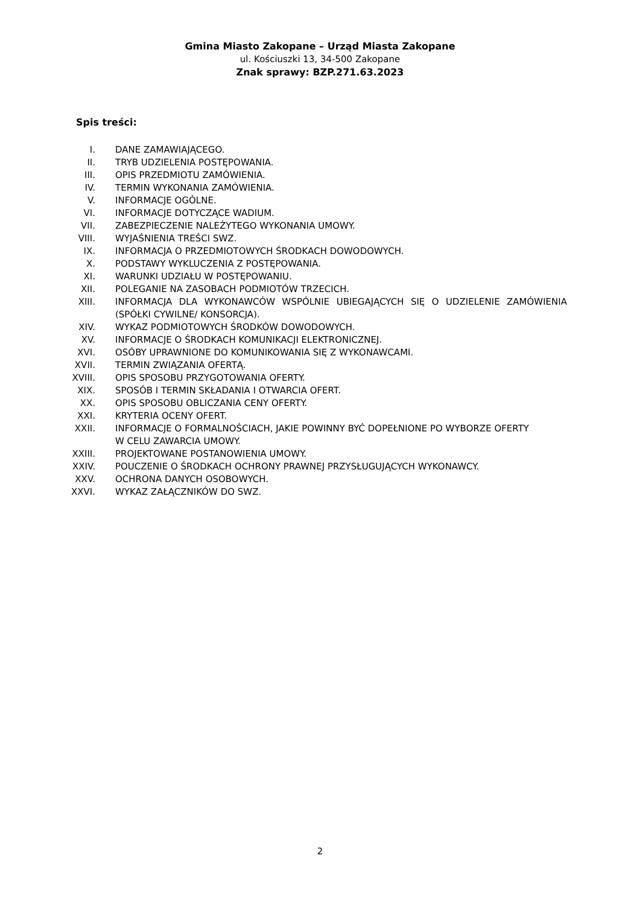Gmina Miasto Zakopane – Urząd Miasta Zakopane
ul. Kościuszki 13, 34-500 Zakopane
Znak sprawy: BZP.271.63.2023
Spis treści:
I. DANE ZAMAWIAJĄCEGO.
II. TRYB UDZIELENIA POSTĘPOWANIA.
III. OPIS PRZEDMIOTU ZAMÓWIENIA.
IV. TERMIN WYKONANIA ZAMÓWIENIA.
V. INFORMACJE OGÓLNE.
VI. INFORMACJE DOTYCZĄCE WADIUM.
VII. ZABEZPIECZENIE NALEŻYTEGO WYKONANIA UMOWY.
VIII. WYJAŚNIENIA TREŚCI SWZ.
IX. INFORMACJA O PRZEDMIOTOWYCH ŚRODKACH DOWODOWYCH.
X. PODSTAWY WYKLUCZENIA Z POSTĘPOWANIA.
XI. WARUNKI UDZIAŁU W POSTĘPOWANIU.
XII. POLEGANIE NA ZASOBACH PODMIOTÓW TRZECICH.
XIII. INFORMACJA DLA WYKONAWCÓW WSPÓLNIE UBIEGAJĄCYCH SIĘ O UDZIELENIE ZAMÓWIENIA (SPÓŁKI CYWILNE/ KONSORCJA).
XIV. WYKAZ PODMIOTOWYCH ŚRODKÓW DOWODOWYCH.
XV. INFORMACJE O ŚRODKACH KOMUNIKACJI ELEKTRONICZNEJ.
XVI. OSÓBY UPRAWNIONE DO KOMUNIKOWANIA SIĘ Z WYKONAWCAMI.
XVII. TERMIN ZWIĄZANIA OFERTĄ.
XVIII. OPIS SPOSOBU PRZYGOTOWANIA OFERTY.
XIX. SPOSÓB I TERMIN SKŁADANIA I OTWARCIA OFERT.
XX. OPIS SPOSOBU OBLICZANIA CENY OFERTY.
XXI. KRYTERIA OCENY OFERT.
XXII. INFORMACJE O FORMALNOŚCIACH, JAKIE POWINNY BYĆ DOPEŁNIONE PO WYBORZE OFERTY W CELU ZAWARCIA UMOWY.
XXIII. PROJEKTOWANE POSTANOWIENIA UMOWY.
XXIV. POUCZENIE O ŚRODKACH OCHRONY PRAWNEJ PRZYSŁUGUJĄCYCH WYKONAWCY.
XXV. OCHRONA DANYCH OSOBOWYCH.
XXVI. WYKAZ ZAŁĄCZNIKÓW DO SWZ.
2